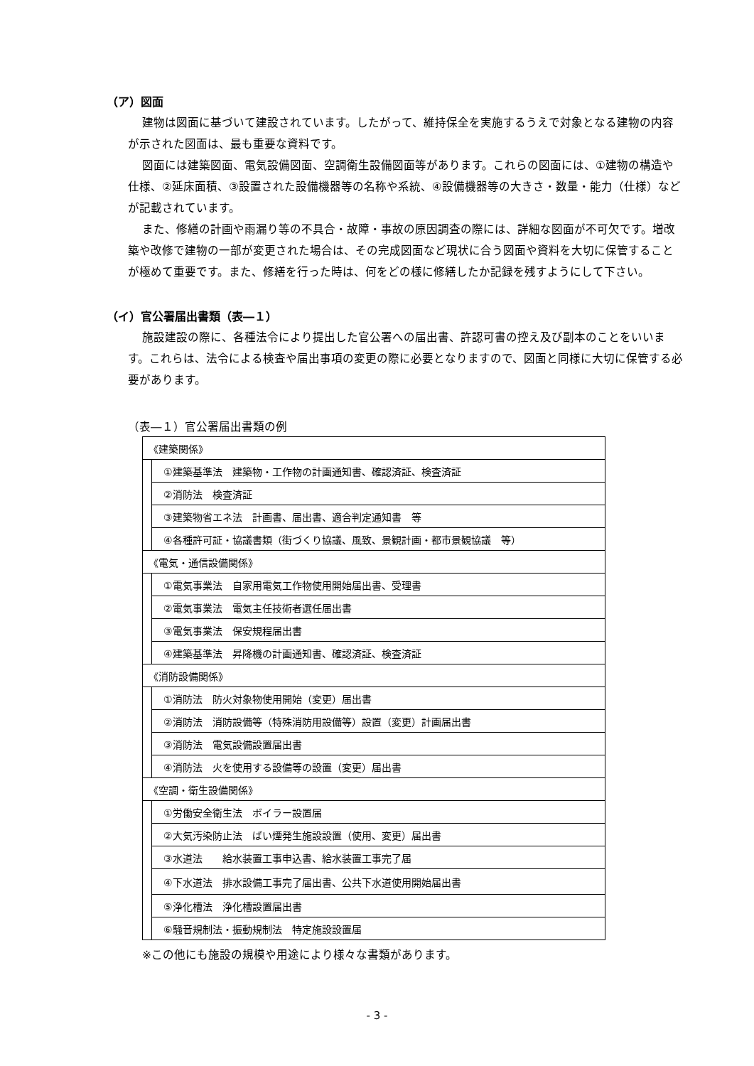（ア）図面
建物は図面に基づいて建設されています。したがって、維持保全を実施するうえで対象となる建物の内容が示された図面は、最も重要な資料です。
図面には建築図面、電気設備図面、空調衛生設備図面等があります。これらの図面には、①建物の構造や仕様、②延床面積、③設置された設備機器等の名称や系統、④設備機器等の大きさ・数量・能力（仕様）などが記載されています。
また、修繕の計画や雨漏り等の不具合・故障・事故の原因調査の際には、詳細な図面が不可欠です。増改築や改修で建物の一部が変更された場合は、その完成図面など現状に合う図面や資料を大切に保管することが極めて重要です。また、修繕を行った時は、何をどの様に修繕したか記録を残すようにして下さい。
（イ）官公署届出書類（表―１）
施設建設の際に、各種法令により提出した官公署への届出書、許認可書の控え及び副本のことをいいます。これらは、法令による検査や届出事項の変更の際に必要となりますので、図面と同様に大切に保管する必要があります。
（表―１）官公署届出書類の例
| 《建築関係》 | |
| | ①建築基準法 建築物・工作物の計画通知書、確認済証、検査済証 |
| | ②消防法 検査済証 |
| | ③建築物省エネ法 計画書、届出書、適合判定通知書 等 |
| | ④各種許可証・協議書類（街づくり協議、風致、景観計画・都市景観協議 等） |
| 《電気・通信設備関係》 | |
| | ①電気事業法 自家用電気工作物使用開始届出書、受理書 |
| | ②電気事業法 電気主任技術者選任届出書 |
| | ③電気事業法 保安規程届出書 |
| | ④建築基準法 昇降機の計画通知書、確認済証、検査済証 |
| 《消防設備関係》 | |
| | ①消防法 防火対象物使用開始（変更）届出書 |
| | ②消防法 消防設備等（特殊消防用設備等）設置（変更）計画届出書 |
| | ③消防法 電気設備設置届出書 |
| | ④消防法 火を使用する設備等の設置（変更）届出書 |
| 《空調・衛生設備関係》 | |
| | ①労働安全衛生法 ボイラー設置届 |
| | ②大気汚染防止法 ばい煙発生施設設置（使用、変更）届出書 |
| | ③水道法 給水装置工事申込書、給水装置工事完了届 |
| | ④下水道法 排水設備工事完了届出書、公共下水道使用開始届出書 |
| | ⑤浄化槽法 浄化槽設置届出書 |
| | ⑥騒音規制法・振動規制法 特定施設設置届 |
※この他にも施設の規模や用途により様々な書類があります。
- 3 -